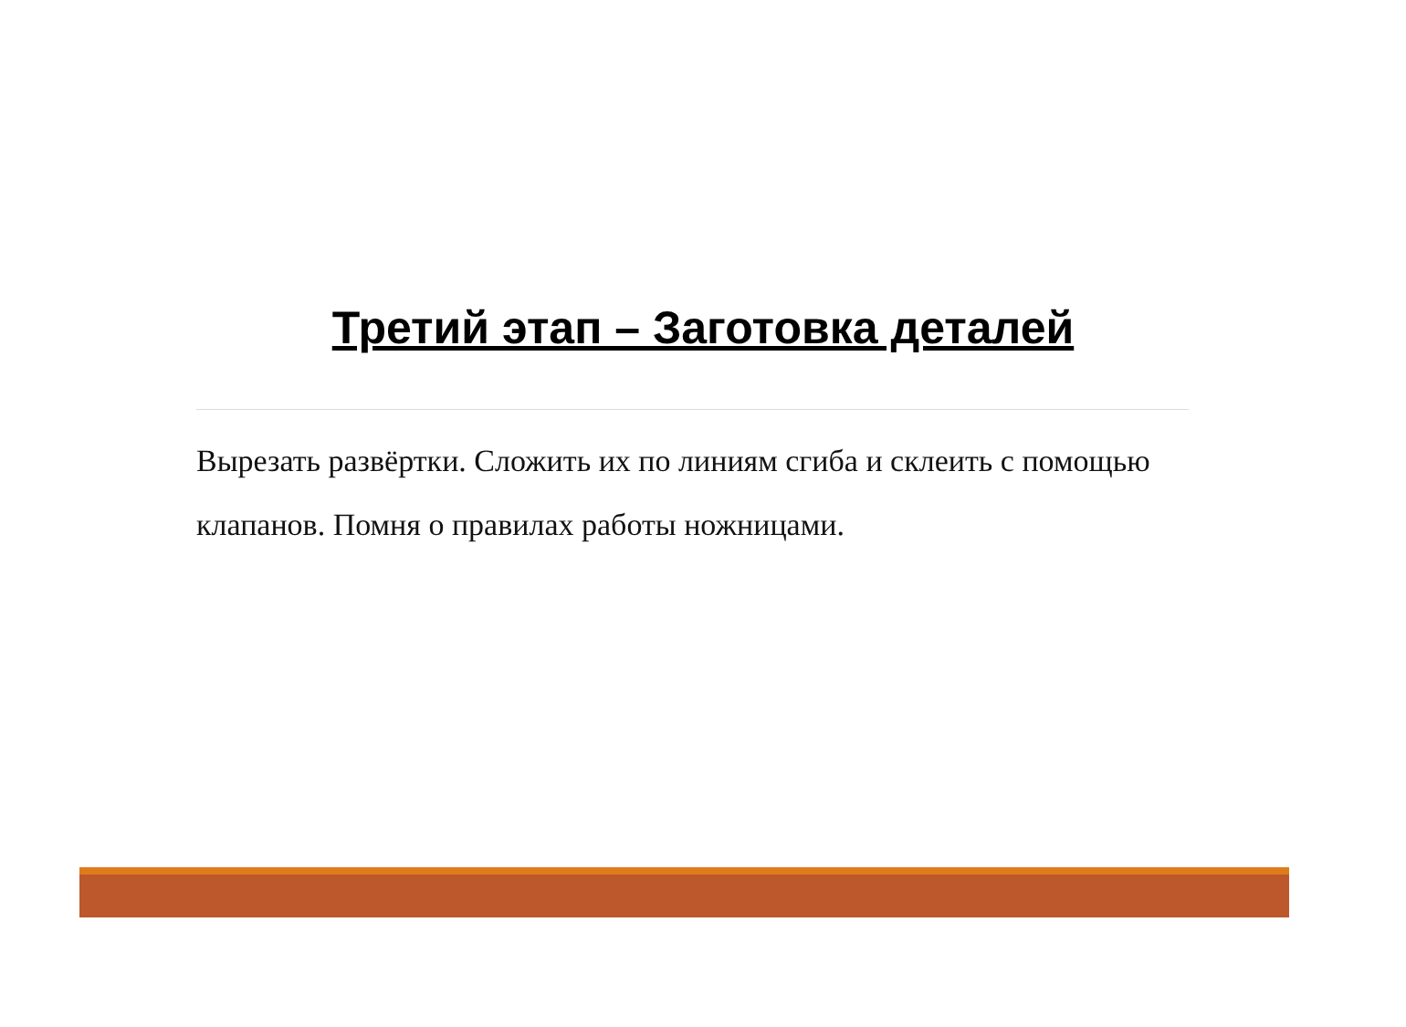Третий этап – Заготовка деталей
Вырезать развёртки. Сложить их по линиям сгиба и склеить с помощью клапанов. Помня о правилах работы ножницами.